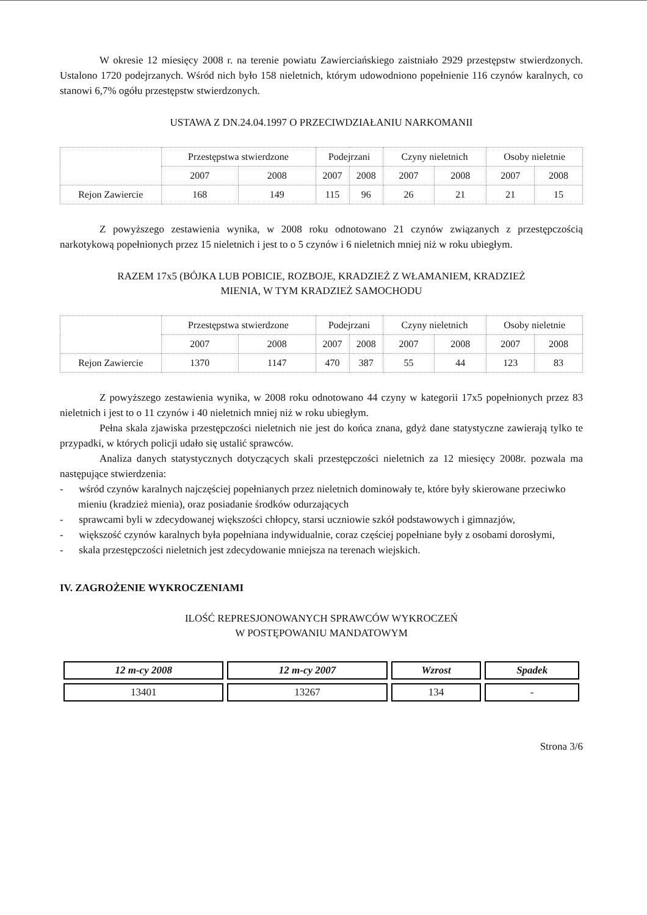W okresie 12 miesięcy 2008 r. na terenie powiatu Zawierciańskiego zaistniało 2929 przestępstw stwierdzonych. Ustalono 1720 podejrzanych. Wśród nich było 158 nieletnich, którym udowodniono popełnienie 116 czynów karalnych, co stanowi 6,7% ogółu przestępstw stwierdzonych.
USTAWA Z DN.24.04.1997 O PRZECIWDZIAŁANIU NARKOMANII
| | Przestępstwa stwierdzone | | Podejrzani | | Czyny nieletnich | | Osoby nieletnie | |
| | 2007 | 2008 | 2007 | 2008 | 2007 | 2008 | 2007 | 2008 |
| Rejon Zawiercie | 168 | 149 | 115 | 96 | 26 | 21 | 21 | 15 |
Z powyższego zestawienia wynika, w 2008 roku odnotowano 21 czynów związanych z przestępczością narkotykową popełnionych przez 15 nieletnich i jest to o 5 czynów i 6 nieletnich mniej niż w roku ubiegłym.
RAZEM 17x5 (BÓJKA LUB POBICIE, ROZBOJE, KRADZIEŻ Z WŁAMANIEM, KRADZIEŻ
MIENIA, W TYM KRADZIEŻ SAMOCHODU
| | Przestępstwa stwierdzone | | Podejrzani | | Czyny nieletnich | | Osoby nieletnie | |
| | 2007 | 2008 | 2007 | 2008 | 2007 | 2008 | 2007 | 2008 |
| Rejon Zawiercie | 1370 | 1147 | 470 | 387 | 55 | 44 | 123 | 83 |
Z powyższego zestawienia wynika, w 2008 roku odnotowano 44 czyny w kategorii 17x5 popełnionych przez 83 nieletnich i jest to o 11 czynów i 40 nieletnich mniej niż w roku ubiegłym.
Pełna skala zjawiska przestępczości nieletnich nie jest do końca znana, gdyż dane statystyczne zawierają tylko te przypadki, w których policji udało się ustalić sprawców.
Analiza danych statystycznych dotyczących skali przestępczości nieletnich za 12 miesięcy 2008r. pozwala ma następujące stwierdzenia:
- wśród czynów karalnych najczęściej popełnianych przez nieletnich dominowały te, które były skierowane przeciwko mieniu (kradzież mienia), oraz posiadanie środków odurzających
- sprawcami byli w zdecydowanej większości chłopcy, starsi uczniowie szkół podstawowych i gimnazjów,
- większość czynów karalnych była popełniana indywidualnie, coraz częściej popełniane były z osobami dorosłymi,
- skala przestępczości nieletnich jest zdecydowanie mniejsza na terenach wiejskich.
IV. ZAGROŻENIE WYKROCZENIAMI
ILOŚĆ REPRESJONOWANYCH SPRAWCÓW WYKROCZEŃ
W POSTĘPOWANIU MANDATOWYM
| 12 m-cy 2008 | 12 m-cy 2007 | Wzrost | Spadek |
| --- | --- | --- | --- |
| 13401 | 13267 | 134 | - |
Strona 3/6